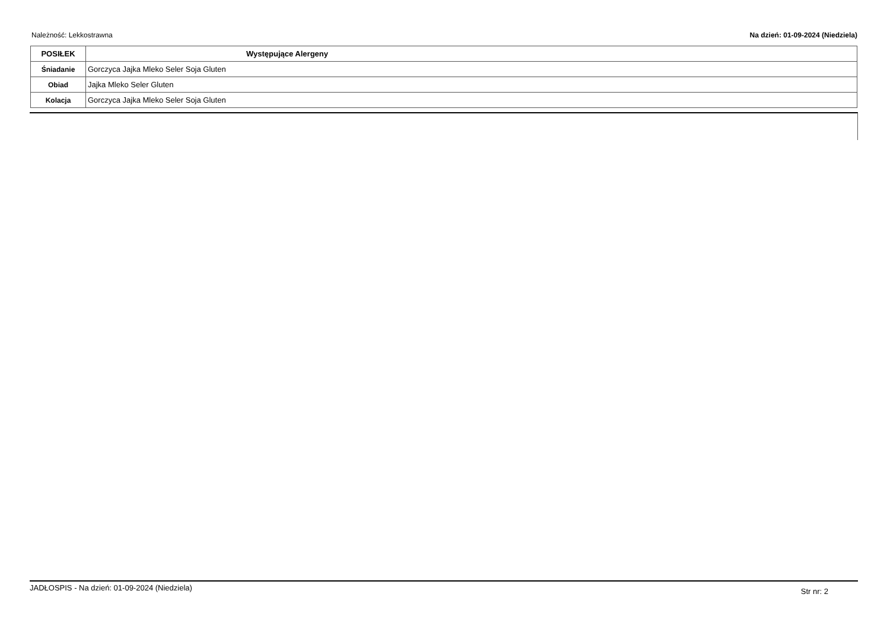Należność: Lekkostrawna Na dzień: 01-09-2024 (Niedziela)
| POSIŁEK | Występujące Alergeny |
| --- | --- |
| Śniadanie | Gorczyca Jajka Mleko Seler Soja Gluten |
| Obiad | Jajka Mleko Seler Gluten |
| Kolacja | Gorczyca Jajka Mleko Seler Soja Gluten |
JADŁOSPIS - Na dzień: 01-09-2024 (Niedziela) Str nr: 2